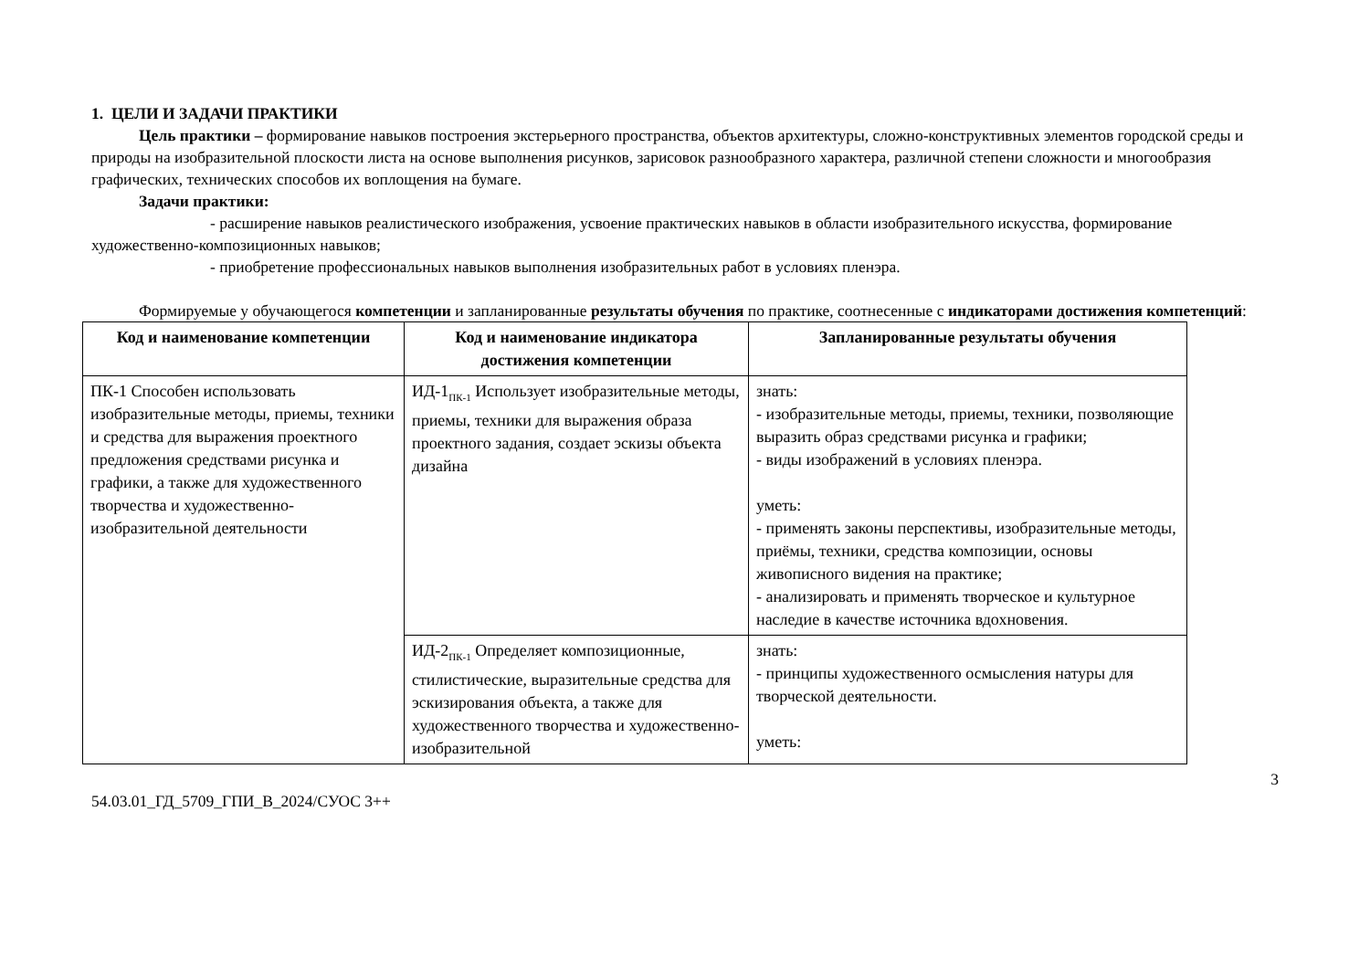1. ЦЕЛИ И ЗАДАЧИ ПРАКТИКИ
Цель практики – формирование навыков построения экстерьерного пространства, объектов архитектуры, сложно-конструктивных элементов городской среды и природы на изобразительной плоскости листа на основе выполнения рисунков, зарисовок разнообразного характера, различной степени сложности и многообразия графических, технических способов их воплощения на бумаге.
Задачи практики:
- расширение навыков реалистического изображения, усвоение практических навыков в области изобразительного искусства, формирование художественно-композиционных навыков;
- приобретение профессиональных навыков выполнения изобразительных работ в условиях пленэра.
Формируемые у обучающегося компетенции и запланированные результаты обучения по практике, соотнесенные с индикаторами достижения компетенций:
| Код и наименование компетенции | Код и наименование индикатора достижения компетенции | Запланированные результаты обучения |
| --- | --- | --- |
| ПК-1 Способен использовать изобразительные методы, приемы, техники и средства для выражения проектного предложения средствами рисунка и графики, а также для художественного творчества и художественно-изобразительной деятельности | ИД-1<sub>ПК-1</sub> Использует изобразительные методы, приемы, техники для выражения образа проектного задания, создает эскизы объекта дизайна | знать: - изобразительные методы, приемы, техники, позволяющие выразить образ средствами рисунка и графики; - виды изображений в условиях пленэра. уметь: - применять законы перспективы, изобразительные методы, приёмы, техники, средства композиции, основы живописного видения на практике; - анализировать и применять творческое и культурное наследие в качестве источника вдохновения. |
| | ИД-2<sub>ПК-1</sub> Определяет композиционные, стилистические, выразительные средства для эскизирования объекта, а также для художественного творчества и художественно-изобразительной | знать: - принципы художественного осмысления натуры для творческой деятельности. уметь: |
3
54.03.01_ГД_5709_ГПИ_В_2024/СУОС 3++